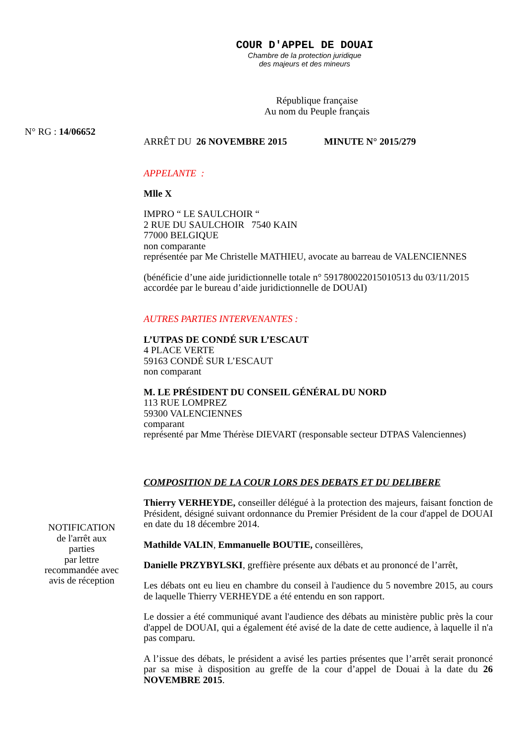COUR D'APPEL DE DOUAI
Chambre de la protection juridique
des majeurs et des mineurs
République française
Au nom du Peuple français
N° RG : 14/06652
ARRÊT DU 26 NOVEMBRE 2015 MINUTE N° 2015/279
APPELANTE :
Mlle X
IMPRO “ LE SAULCHOIR “
2 RUE DU SAULCHOIR 7540 KAIN
77000 BELGIQUE
non comparante
représentée par Me Christelle MATHIEU, avocate au barreau de VALENCIENNES
(bénéficie d’une aide juridictionnelle totale n° 591780022015010513 du 03/11/2015 accordée par le bureau d’aide juridictionnelle de DOUAI)
AUTRES PARTIES INTERVENANTES :
L’UTPAS DE CONDÉ SUR L’ESCAUT
4 PLACE VERTE
59163 CONDÉ SUR L’ESCAUT
non comparant
M. LE PRÉSIDENT DU CONSEIL GÉNÉRAL DU NORD
113 RUE LOMPREZ
59300 VALENCIENNES
comparant
représenté par Mme Thérèse DIEVART (responsable secteur DTPAS Valenciennes)
COMPOSITION DE LA COUR LORS DES DEBATS ET DU DELIBERE
NOTIFICATION
de l'arrêt aux
parties
par lettre
recommandée avec
avis de réception
Thierry VERHEYDE, conseiller délégué à la protection des majeurs, faisant fonction de Président, désigné suivant ordonnance du Premier Président de la cour d'appel de DOUAI en date du 18 décembre 2014.
Mathilde VALIN, Emmanuelle BOUTIE, conseillères,
Danielle PRZYBYLSKI, greffière présente aux débats et au prononcé de l’arrêt,
Les débats ont eu lieu en chambre du conseil à l'audience du 5 novembre 2015, au cours de laquelle Thierry VERHEYDE a été entendu en son rapport.
Le dossier a été communiqué avant l'audience des débats au ministère public près la cour d'appel de DOUAI, qui a également été avisé de la date de cette audience, à laquelle il n'a pas comparu.
A l’issue des débats, le président a avisé les parties présentes que l’arrêt serait prononcé par sa mise à disposition au greffe de la cour d’appel de Douai à la date du 26 NOVEMBRE 2015.